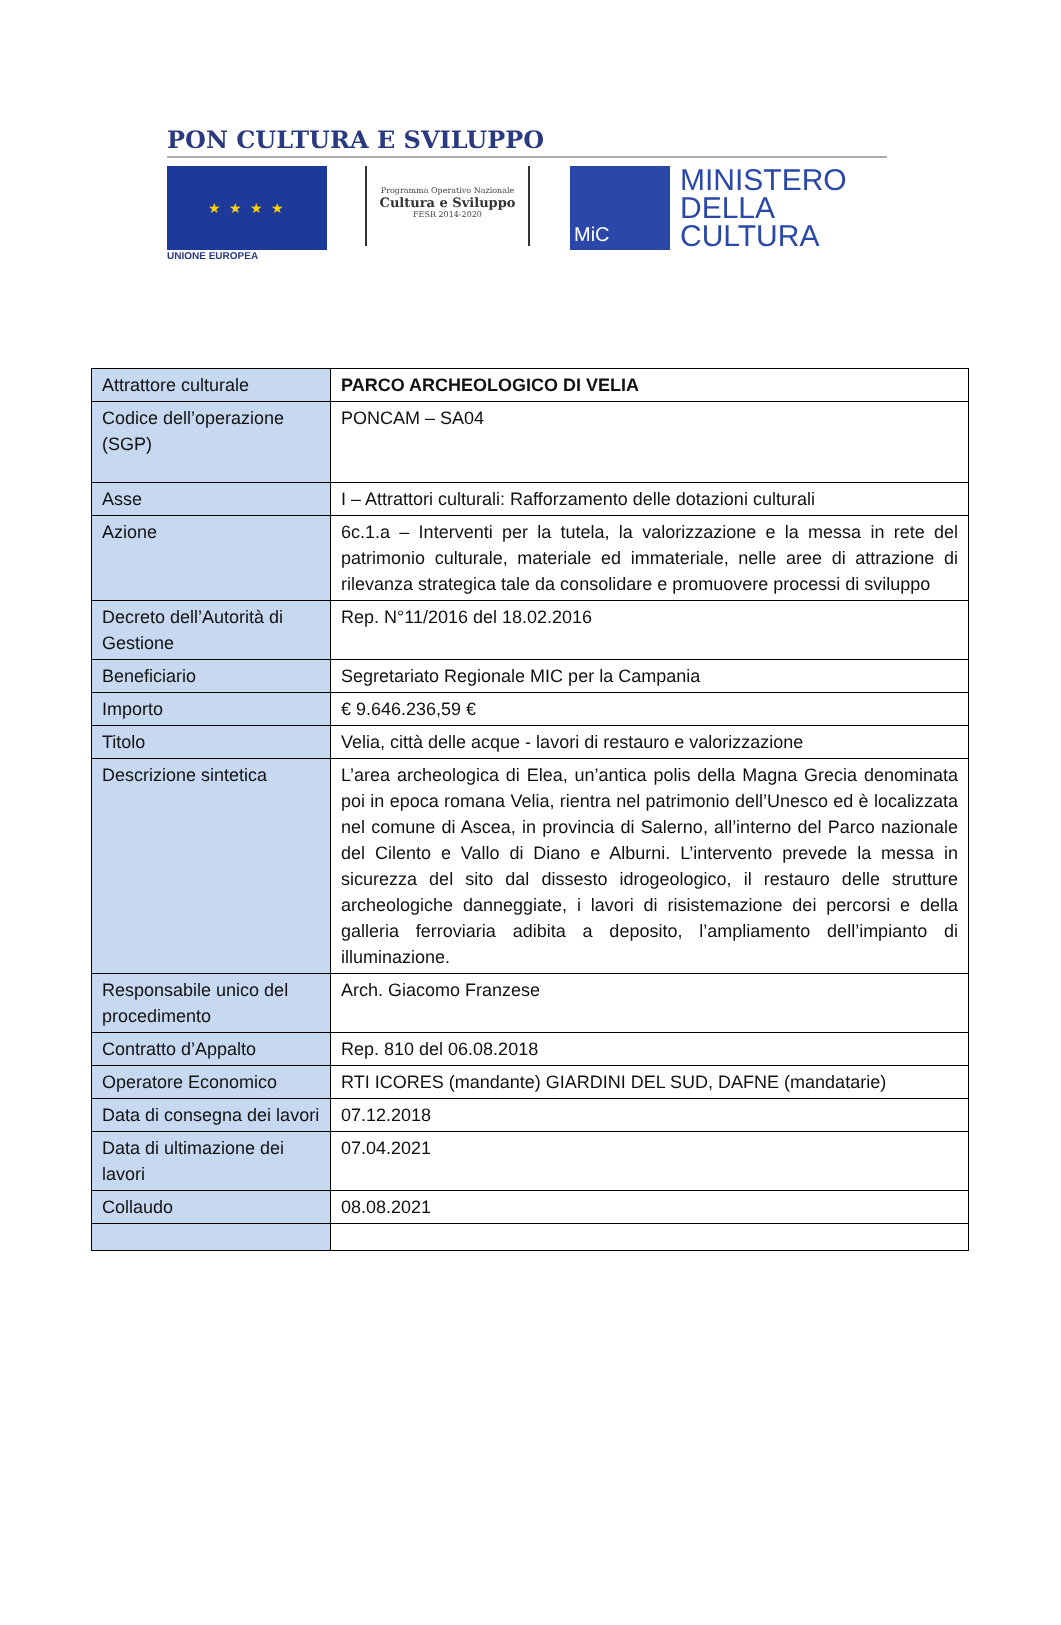PON CULTURA E SVILUPPO
★ ★ ★ ★
UNIONE EUROPEA
Programma Operativo Nazionale
Cultura e Sviluppo
FESR 2014-2020
MiC
MINISTERO
DELLA
CULTURA
| Attrattore culturale | PARCO ARCHEOLOGICO DI VELIA |
| Codice dell’operazione (SGP) | PONCAM – SA04 |
| Asse | I – Attrattori culturali: Rafforzamento delle dotazioni culturali |
| Azione | 6c.1.a – Interventi per la tutela, la valorizzazione e la messa in rete del patrimonio culturale, materiale ed immateriale, nelle aree di attrazione di rilevanza strategica tale da consolidare e promuovere processi di sviluppo |
| Decreto dell’Autorità di Gestione | Rep. N°11/2016 del 18.02.2016 |
| Beneficiario | Segretariato Regionale MIC per la Campania |
| Importo | € 9.646.236,59 € |
| Titolo | Velia, città delle acque - lavori di restauro e valorizzazione |
| Descrizione sintetica | L’area archeologica di Elea, un’antica polis della Magna Grecia denominata poi in epoca romana Velia, rientra nel patrimonio dell’Unesco ed è localizzata nel comune di Ascea, in provincia di Salerno, all’interno del Parco nazionale del Cilento e Vallo di Diano e Alburni. L’intervento prevede la messa in sicurezza del sito dal dissesto idrogeologico, il restauro delle strutture archeologiche danneggiate, i lavori di risistemazione dei percorsi e della galleria ferroviaria adibita a deposito, l’ampliamento dell’impianto di illuminazione. |
| Responsabile unico del procedimento | Arch. Giacomo Franzese |
| Contratto d’Appalto | Rep. 810 del 06.08.2018 |
| Operatore Economico | RTI ICORES (mandante) GIARDINI DEL SUD, DAFNE (mandatarie) |
| Data di consegna dei lavori | 07.12.2018 |
| Data di ultimazione dei lavori | 07.04.2021 |
| Collaudo | 08.08.2021 |